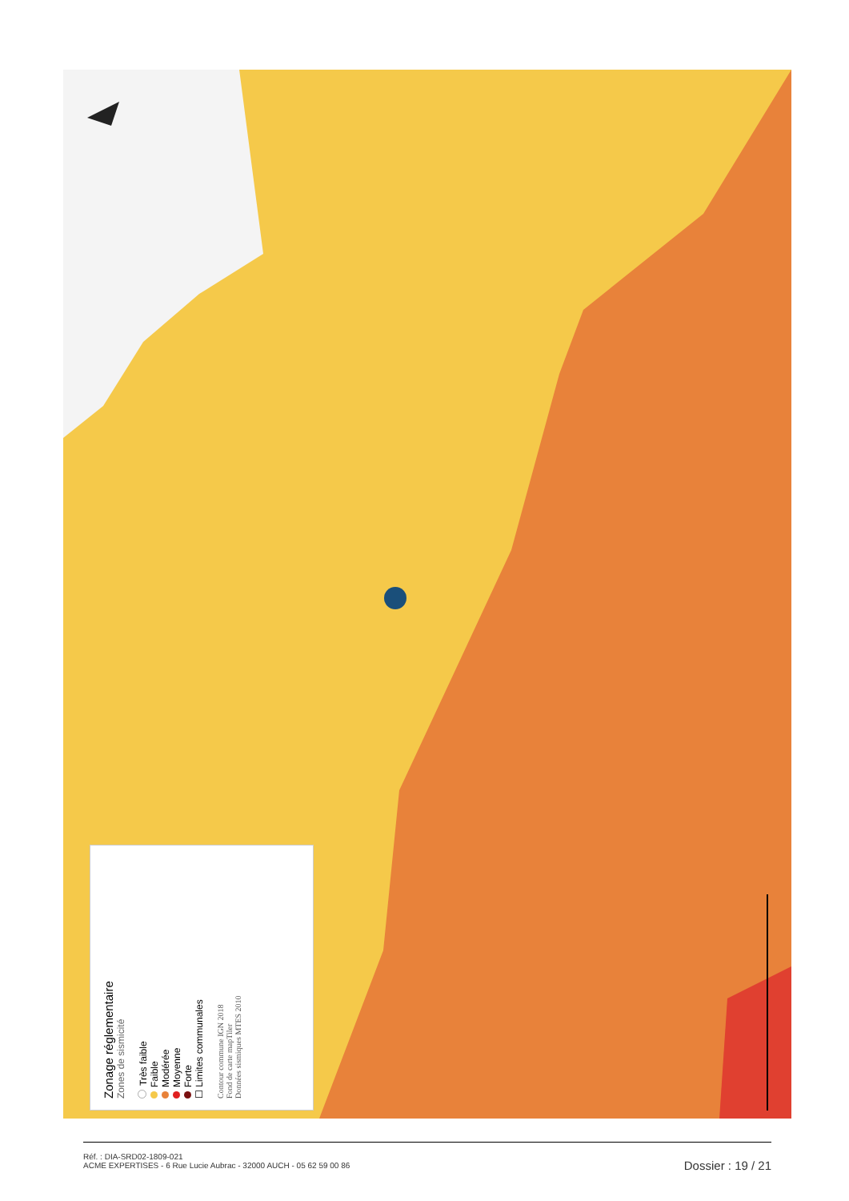Zonage réglementaire
Zones de sismicité
Très faible
Faible
Modérée
Moyenne
Forte
☐ Limites communales
Contour commune IGN 2018
Fond de carte mapTiler
Données sismiques MTES 2010
Réf. : DIA-SRD02-1809-021
ACME EXPERTISES - 6 Rue Lucie Aubrac - 32000 AUCH - 05 62 59 00 86
Dossier : 19 / 21